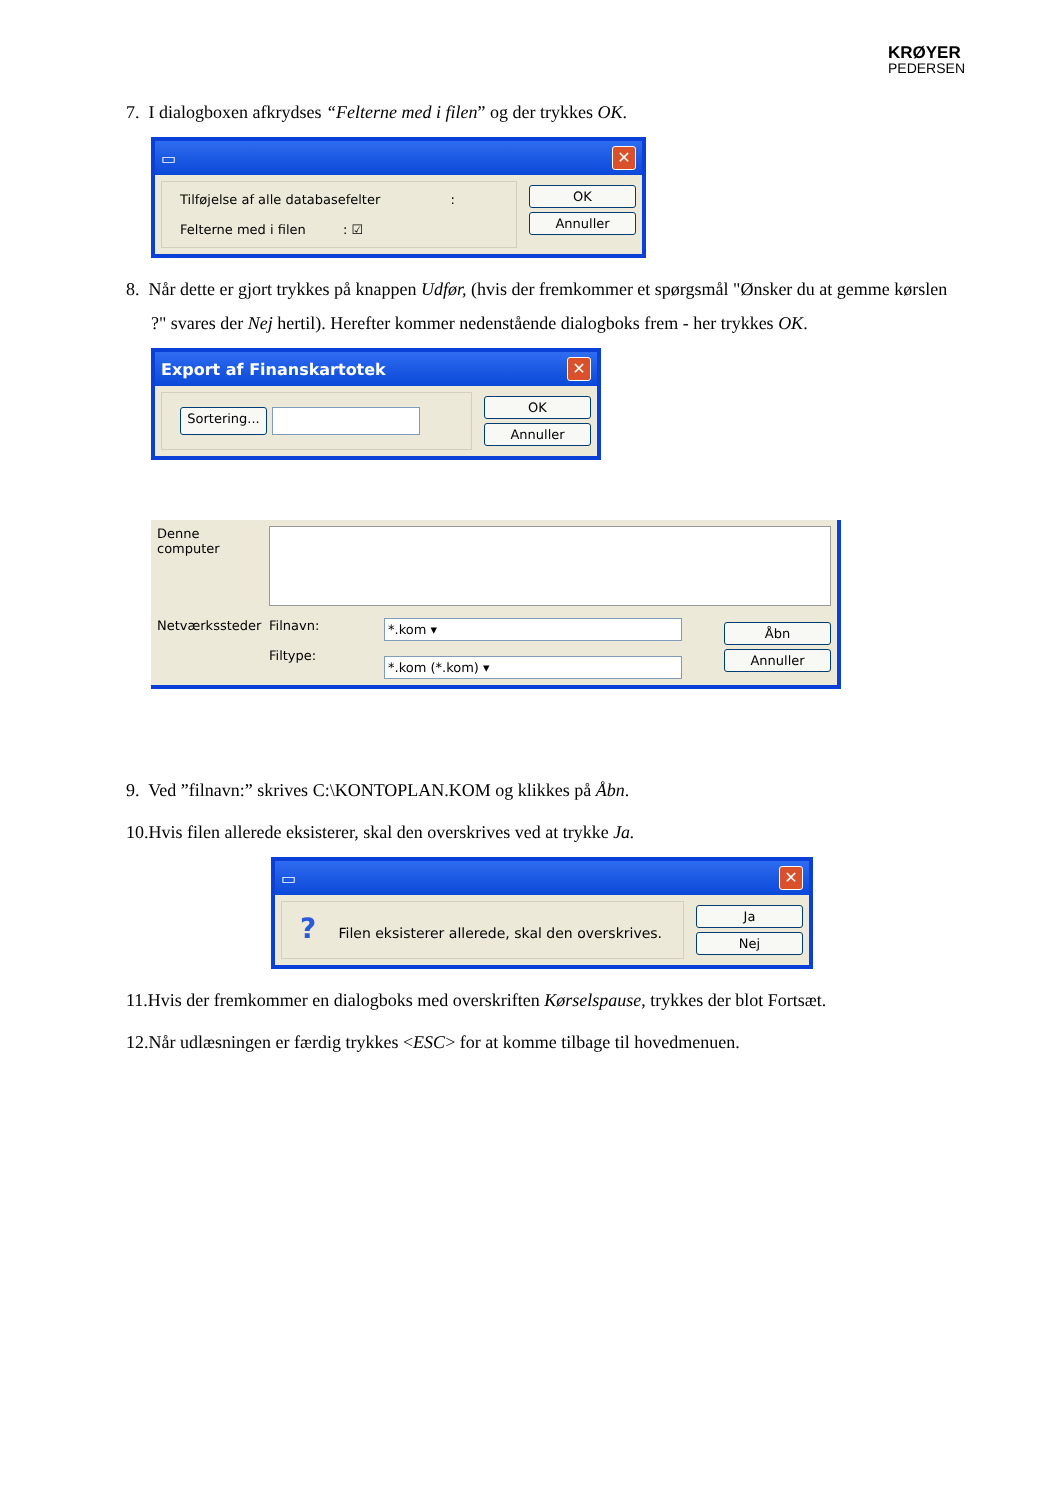KRØYER
PEDERSEN
7. I dialogboxen afkrydses “Felterne med i filen” og der trykkes OK.
▭ ✕
Tilføjelse af alle databasefelter :
Felterne med i filen : ☑
OK
Annuller
8. Når dette er gjort trykkes på knappen Udfør, (hvis der fremkommer et spørgsmål "Ønsker du at gemme kørslen ?" svares der Nej hertil). Herefter kommer nedenstående dialogboks frem - her trykkes OK.
Export af Finanskartotek ✕
Sortering...
OK
Annuller
Denne computer
Netværkssteder
Filnavn:
Filtype:
*.kom ▾
*.kom (*.kom) ▾
Åbn
Annuller
9. Ved ”filnavn:” skrives C:\KONTOPLAN.KOM og klikkes på Åbn.
10.Hvis filen allerede eksisterer, skal den overskrives ved at trykke Ja.
▭ ✕
? Filen eksisterer allerede, skal den overskrives.
Ja
Nej
11.Hvis der fremkommer en dialogboks med overskriften Kørselspause, trykkes der blot Fortsæt.
12.Når udlæsningen er færdig trykkes <ESC> for at komme tilbage til hovedmenuen.